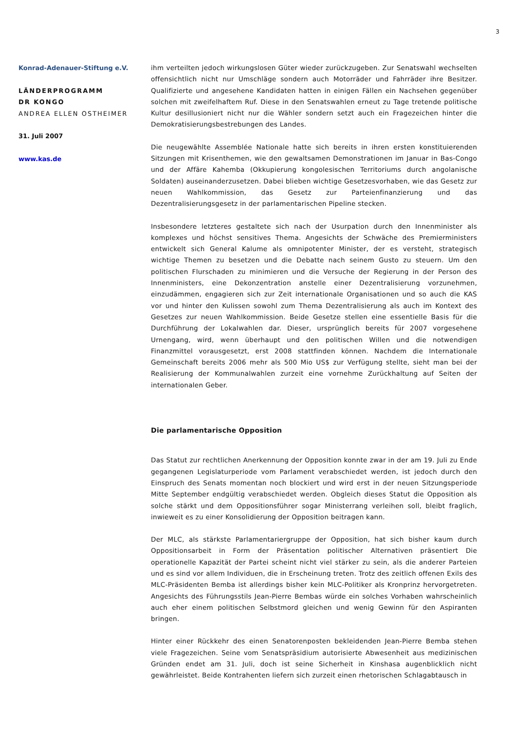3
Konrad-Adenauer-Stiftung e.V.
LÄNDERPROGRAMM
DR KONGO
ANDREA ELLEN OSTHEIMER
31. Juli 2007
www.kas.de
ihm verteilten jedoch wirkungslosen Güter wieder zurückzugeben. Zur Senatswahl wechselten offensichtlich nicht nur Umschläge sondern auch Motorräder und Fahrräder ihre Besitzer. Qualifizierte und angesehene Kandidaten hatten in einigen Fällen ein Nachsehen gegenüber solchen mit zweifelhaftem Ruf. Diese in den Senatswahlen erneut zu Tage tretende politische Kultur desillusioniert nicht nur die Wähler sondern setzt auch ein Fragezeichen hinter die Demokratisierungsbestrebungen des Landes.
Die neugewählte Assemblée Nationale hatte sich bereits in ihren ersten konstituierenden Sitzungen mit Krisenthemen, wie den gewaltsamen Demonstrationen im Januar in Bas-Congo und der Affäre Kahemba (Okkupierung kongolesischen Territoriums durch angolanische Soldaten) auseinanderzusetzen. Dabei blieben wichtige Gesetzesvorhaben, wie das Gesetz zur neuen Wahlkommission, das Gesetz zur Parteienfinanzierung und das Dezentralisierungsgesetz in der parlamentarischen Pipeline stecken.
Insbesondere letzteres gestaltete sich nach der Usurpation durch den Innenminister als komplexes und höchst sensitives Thema. Angesichts der Schwäche des Premierministers entwickelt sich General Kalume als omnipotenter Minister, der es versteht, strategisch wichtige Themen zu besetzen und die Debatte nach seinem Gusto zu steuern. Um den politischen Flurschaden zu minimieren und die Versuche der Regierung in der Person des Innenministers, eine Dekonzentration anstelle einer Dezentralisierung vorzunehmen, einzudämmen, engagieren sich zur Zeit internationale Organisationen und so auch die KAS vor und hinter den Kulissen sowohl zum Thema Dezentralisierung als auch im Kontext des Gesetzes zur neuen Wahlkommission. Beide Gesetze stellen eine essentielle Basis für die Durchführung der Lokalwahlen dar. Dieser, ursprünglich bereits für 2007 vorgesehene Urnengang, wird, wenn überhaupt und den politischen Willen und die notwendigen Finanzmittel vorausgesetzt, erst 2008 stattfinden können. Nachdem die Internationale Gemeinschaft bereits 2006 mehr als 500 Mio US$ zur Verfügung stellte, sieht man bei der Realisierung der Kommunalwahlen zurzeit eine vornehme Zurückhaltung auf Seiten der internationalen Geber.
Die parlamentarische Opposition
Das Statut zur rechtlichen Anerkennung der Opposition konnte zwar in der am 19. Juli zu Ende gegangenen Legislaturperiode vom Parlament verabschiedet werden, ist jedoch durch den Einspruch des Senats momentan noch blockiert und wird erst in der neuen Sitzungsperiode Mitte September endgültig verabschiedet werden. Obgleich dieses Statut die Opposition als solche stärkt und dem Oppositionsführer sogar Ministerrang verleihen soll, bleibt fraglich, inwieweit es zu einer Konsolidierung der Opposition beitragen kann.
Der MLC, als stärkste Parlamentariergruppe der Opposition, hat sich bisher kaum durch Oppositionsarbeit in Form der Präsentation politischer Alternativen präsentiert Die operationelle Kapazität der Partei scheint nicht viel stärker zu sein, als die anderer Parteien und es sind vor allem Individuen, die in Erscheinung treten. Trotz des zeitlich offenen Exils des MLC-Präsidenten Bemba ist allerdings bisher kein MLC-Politiker als Kronprinz hervorgetreten. Angesichts des Führungsstils Jean-Pierre Bembas würde ein solches Vorhaben wahrscheinlich auch eher einem politischen Selbstmord gleichen und wenig Gewinn für den Aspiranten bringen.
Hinter einer Rückkehr des einen Senatorenposten bekleidenden Jean-Pierre Bemba stehen viele Fragezeichen. Seine vom Senatspräsidium autorisierte Abwesenheit aus medizinischen Gründen endet am 31. Juli, doch ist seine Sicherheit in Kinshasa augenblicklich nicht gewährleistet. Beide Kontrahenten liefern sich zurzeit einen rhetorischen Schlagabtausch in